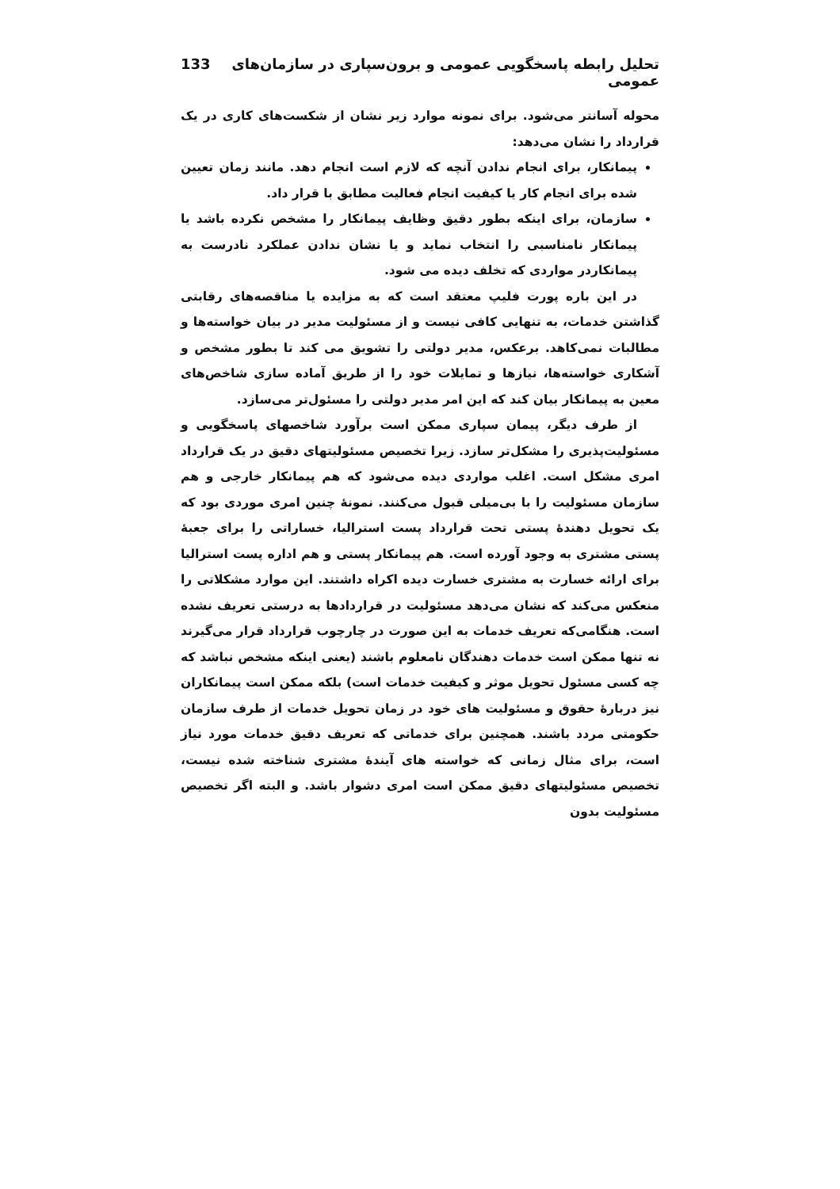تحلیل رابطه پاسخگویی عمومی و برون‌سپاری در سازمان‌های عمومی 133
محوله آسانتر می‌شود. برای نمونه موارد زیر نشان از شکست‌های کاری در یک قرارداد را نشان می‌دهد:
پیمانکار، برای انجام ندادن آنچه که لازم است انجام دهد. مانند زمان تعیین شده برای انجام کار یا کیفیت انجام فعالیت مطابق با قرار داد.
سازمان، برای اینکه بطور دقیق وظایف پیمانکار را مشخص نکرده باشد یا پیمانکار نامناسبی را انتخاب نماید و یا نشان ندادن عملکرد نادرست به پیمانکاردر مواردی که تخلف دیده می شود.
در این باره پورت فلیپ معتقد است که به مزایده یا مناقصه‌های رقابتی گذاشتن خدمات، به تنهایی کافی نیست و از مسئولیت مدیر در بیان خواسته‌ها و مطالبات نمی‌کاهد. برعکس، مدیر دولتی را تشویق می کند تا بطور مشخص و آشکاری خواسته‌ها، نیازها و تمایلات خود را از طریق آماده سازی شاخص‌های معین به پیمانکار بیان کند که این امر مدیر دولتی را مسئول‌تر می‌سازد.
از طرف دیگر، پیمان سپاری ممکن است برآورد شاخصهای پاسخگویی و مسئولیت‌پذیری را مشکل‌تر سازد. زیرا تخصیص مسئولیتهای دقیق در یک قرارداد امری مشکل است. اغلب مواردی دیده می‌شود که هم پیمانکار خارجی و هم سازمان مسئولیت را با بی‌میلی قبول می‌کنند. نمونهٔ چنین امری موردی بود که یک تحویل دهندهٔ پستی تحت قرارداد پست استرالیا، خساراتی را برای جعبهٔ پستی مشتری به وجود آورده است. هم پیمانکار پستی و هم اداره پست استرالیا برای ارائه خسارت به مشتری خسارت دیده اکراه داشتند. این موارد مشکلاتی را منعکس می‌کند که نشان می‌دهد مسئولیت در قراردادها به درستی تعریف نشده است. هنگامی‌که تعریف خدمات به این صورت در چارچوب قرارداد قرار می‌گیرند نه تنها ممکن است خدمات دهندگان نامعلوم باشند (یعنی اینکه مشخص نباشد که چه کسی مسئول تحویل موثر و کیفیت خدمات است) بلکه ممکن است پیمانکاران نیز دربارهٔ حقوق و مسئولیت های خود در زمان تحویل خدمات از طرف سازمان حکومتی مردد باشند. همچنین برای خدماتی که تعریف دقیق خدمات مورد نیاز است، برای مثال زمانی که خواسته های آیندهٔ مشتری شناخته شده نیست، تخصیص مسئولیتهای دقیق ممکن است امری دشوار باشد. و البته اگر تخصیص مسئولیت بدون